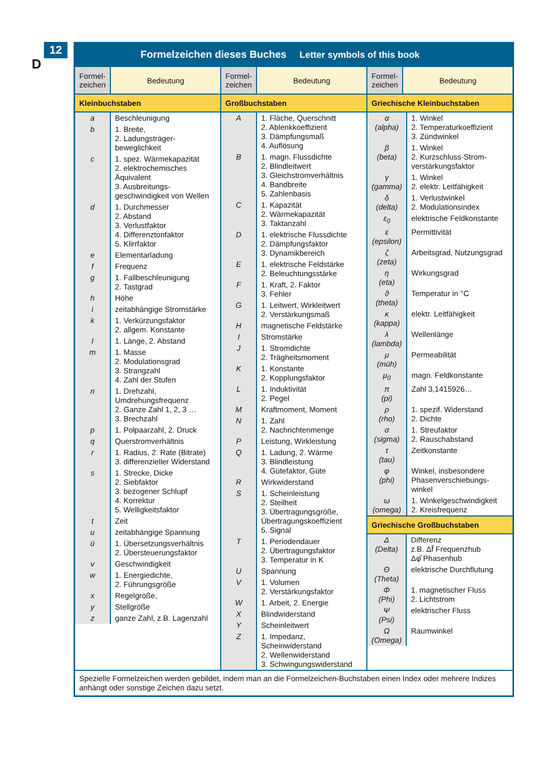12
D
Formelzeichen dieses Buches Letter symbols of this book
| Formel- zeichen | Bedeutung |
| --- | --- |
Kleinbuchstaben
| a | Beschleunigung |
| b | 1. Breite, 2. Ladungsträger-beweglichkeit |
| c | 1. spez. Wärmekapazität 2. elektrochemisches Äquivalent 3. Ausbreitungs-geschwindigkeit von Wellen |
| d | 1. Durchmesser 2. Abstand 3. Verlustfaktor 4. Differenztonfaktor 5. Klirrfaktor |
| e | Elementarladung |
| f | Frequenz |
| g | 1. Fallbeschleunigung 2. Tastgrad |
| h | Höhe |
| i | zeitabhängige Stromstärke |
| k | 1. Verkürzungsfaktor 2. allgem. Konstante |
| l | 1. Länge, 2. Abstand |
| m | 1. Masse 2. Modulationsgrad 3. Strangzahl 4. Zahl der Stufen |
| n | 1. Drehzahl, Umdrehungsfrequenz 2. Ganze Zahl 1, 2, 3 … 3. Brechzahl |
| p | 1. Polpaarzahl, 2. Druck |
| q | Querstromverhältnis |
| r | 1. Radius, 2. Rate (Bitrate) 3. differenzieller Widerstand |
| s | 1. Strecke, Dicke 2. Siebfaktor 3. bezogener Schlupf 4. Korrektur 5. Welligkeitsfaktor |
| t | Zeit |
| u | zeitabhängige Spannung |
| ü | 1. Übersetzungsverhältnis 2. Übersteuerungsfaktor |
| v | Geschwindigkeit |
| w | 1. Energiedichte, 2. Führungsgröße |
| x | Regelgröße, |
| y | Stellgröße |
| z | ganze Zahl, z.B. Lagenzahl |
| Formel- zeichen | Bedeutung |
| --- | --- |
Großbuchstaben
| A | 1. Fläche, Querschnitt 2. Ablenkkoeffizient 3. Dämpfungsmaß 4. Auflösung |
| B | 1. magn. Flussdichte 2. Blindleitwert 3. Gleichstromverhältnis 4. Bandbreite 5. Zahlenbasis |
| C | 1. Kapazität 2. Wärmekapazität 3. Taktanzahl |
| D | 1. elektrische Flussdichte 2. Dämpfungsfaktor 3. Dynamikbereich |
| E | 1. elektrische Feldstärke 2. Beleuchtungsstärke |
| F | 1. Kraft, 2. Faktor 3. Fehler |
| G | 1. Leitwert, Wirkleitwert 2. Verstärkungsmaß |
| H | magnetische Feldstärke |
| I | Stromstärke |
| J | 1. Stromdichte 2. Trägheitsmoment |
| K | 1. Konstante 2. Kopplungsfaktor |
| L | 1. Induktivität 2. Pegel |
| M | Kraftmoment, Moment |
| N | 1. Zahl 2. Nachrichtenmenge |
| P | Leistung, Wirkleistung |
| Q | 1. Ladung, 2. Wärme 3. Blindleistung 4. Gütefaktor, Güte |
| R | Wirkwiderstand |
| S | 1. Scheinleistung 2. Steilheit 3. Übertragungsgröße, Übertragungskoeffizient 5. Signal |
| T | 1. Periodendauer 2. Übertragungsfaktor 3. Temperatur in K |
| U | Spannung |
| V | 1. Volumen 2. Verstärkungsfaktor |
| W | 1. Arbeit, 2. Energie |
| X | Blindwiderstand |
| Y | Scheinleitwert |
| Z | 1. Impedanz, Scheinwiderstand 2. Wellenwiderstand 3. Schwingungswiderstand |
| Formel- zeichen | Bedeutung |
| --- | --- |
Griechische Kleinbuchstaben
| α (alpha) | 1. Winkel 2. Temperaturkoeffizient 3. Zündwinkel |
| β (beta) | 1. Winkel 2. Kurzschluss-Strom-verstärkungsfaktor |
| γ (gamma) | 1. Winkel 2. elektr. Leitfähigkeit |
| δ (delta) | 1. Verlustwinkel 2. Modulationsindex |
| ε<sub>0</sub> | elektrische Feldkonstante |
| ε (epsilon) | Permittivität |
| ζ (zeta) | Arbeitsgrad, Nutzungsgrad |
| η (eta) | Wirkungsgrad |
| ϑ (theta) | Temperatur in °C |
| κ (kappa) | elektr. Leitfähigkeit |
| λ (lambda) | Wellenlänge |
| μ (müh) | Permeabilität |
| μ<sub>0</sub> | magn. Feldkonstante |
| π (pi) | Zahl 3,1415926… |
| ρ (rho) | 1. spezif. Widerstand 2. Dichte |
| σ (sigma) | 1. Streufaktor 2. Rauschabstand |
| τ (tau) | Zeitkonstante |
| φ (phi) | Winkel, insbesondere Phasenverschiebungs-winkel |
| ω (omega) | 1. Winkelgeschwindigkeit 2. Kreisfrequenz |
Griechische Großbuchstaben
| Δ (Delta) | Differenz z.B. Δf̂ Frequenzhub Δφ̂ Phasenhub |
| Θ (Theta) | elektrische Durchflutung |
| Φ (Phi) | 1. magnetischer Fluss 2. Lichtstrom |
| Ψ (Psi) | elektrischer Fluss |
| Ω (Omega) | Raumwinkel |
Spezielle Formelzeichen werden gebildet, indem man an die Formelzeichen-Buchstaben einen Index oder mehrere Indizes anhängt oder sonstige Zeichen dazu setzt.